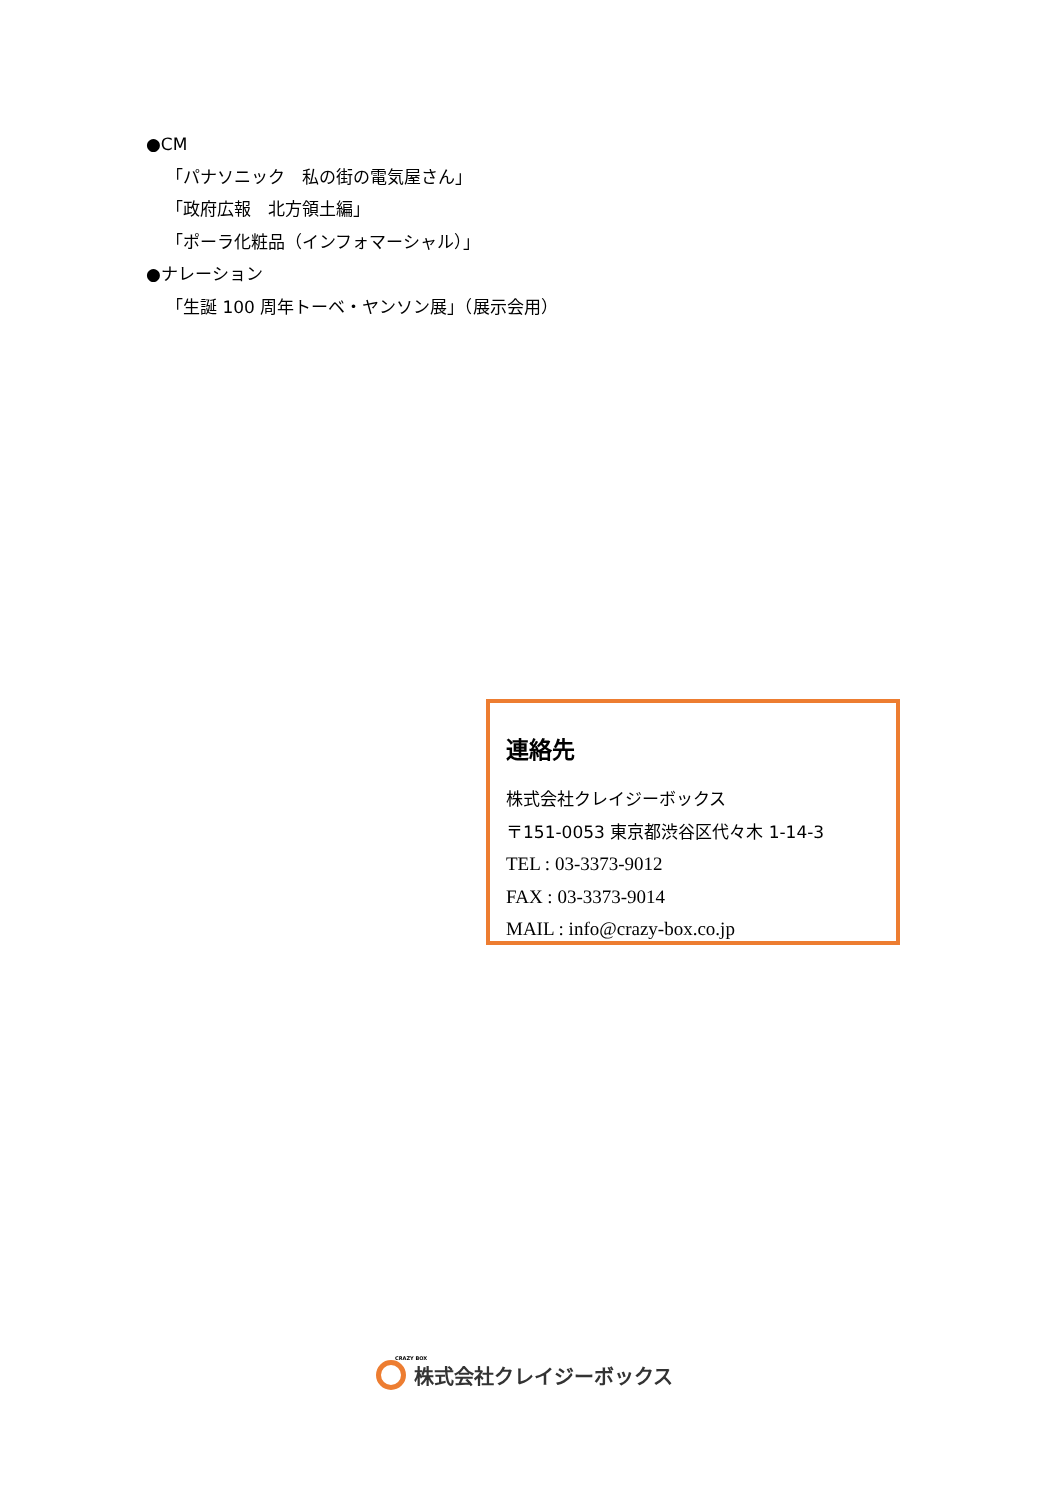●CM
「パナソニック　私の街の電気屋さん」
「政府広報　北方領土編」
「ポーラ化粧品（インフォマーシャル）」
●ナレーション
「生誕 100 周年トーベ・ヤンソン展」（展示会用）
連絡先
株式会社クレイジーボックス
〒151-0053 東京都渋谷区代々木 1-14-3
TEL : 03-3373-9012
FAX : 03-3373-9014
MAIL : info@crazy-box.co.jp
CRAZY BOX
株式会社クレイジーボックス